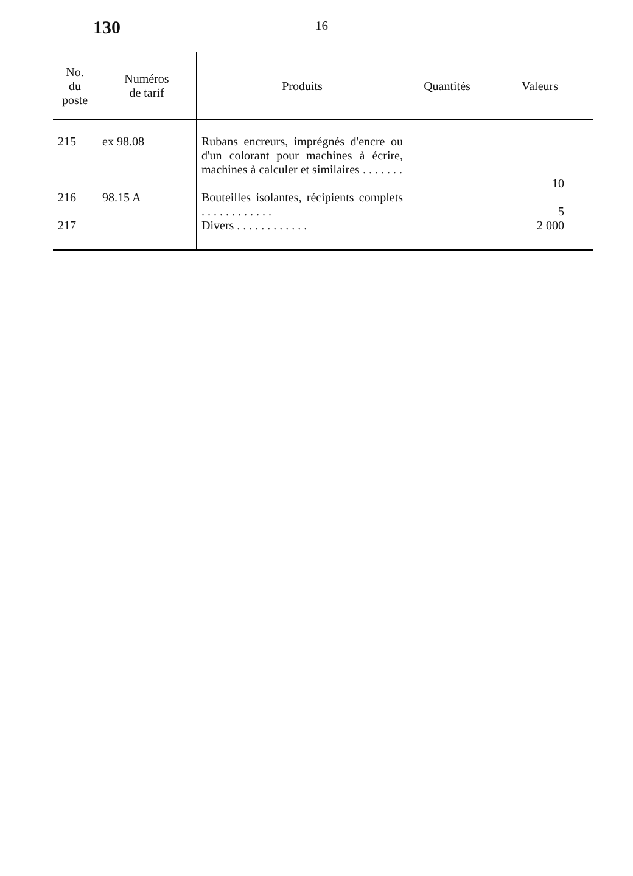130 16
| No. du poste | Numéros de tarif | Produits | Quantités | Valeurs |
| --- | --- | --- | --- | --- |
| 215 | ex 98.08 | Rubans encreurs, imprégnés d'encre ou d'un colorant pour machines à écrire, machines à calculer et similaires . . . . . . . | | 10 |
| 216 | 98.15 A | Bouteilles isolantes, récipients complets . . . . . . . . . . . . | | 5 |
| 217 | | Divers . . . . . . . . . . . . | | 2 000 |